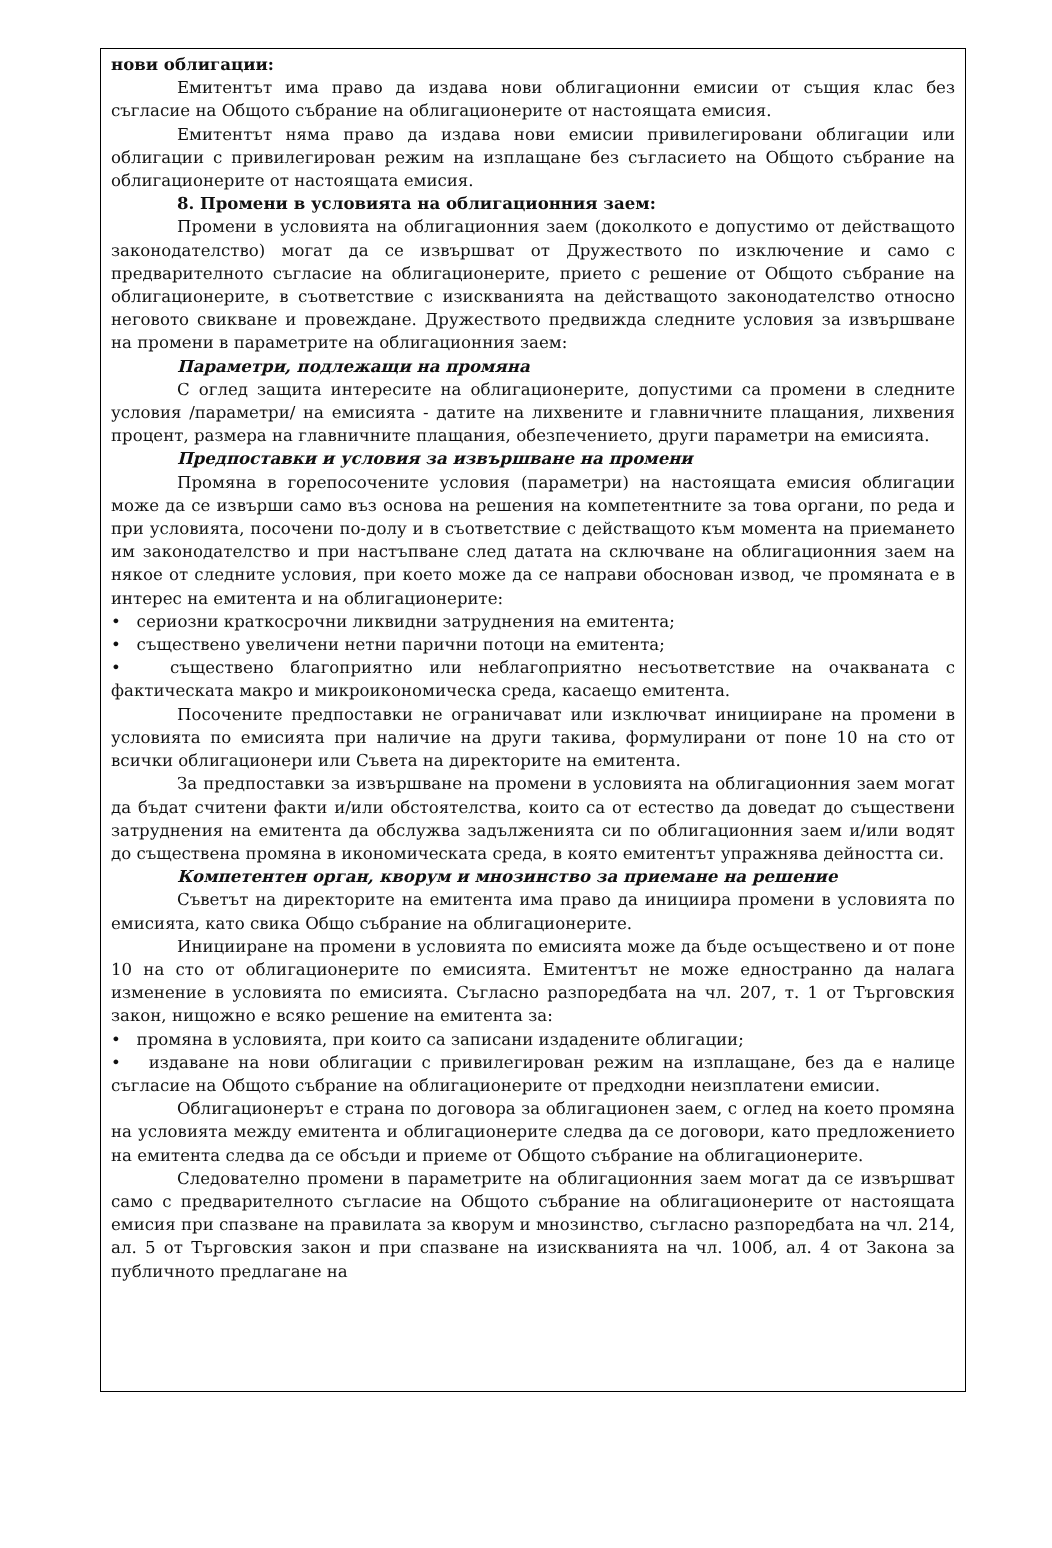нови облигации:
Емитентът има право да издава нови облигационни емисии от същия клас без съгласие на Общото събрание на облигационерите от настоящата емисия.
Емитентът няма право да издава нови емисии привилегировани облигации или облигации с привилегирован режим на изплащане без съгласието на Общото събрание на облигационерите от настоящата емисия.
8. Промени в условията на облигационния заем:
Промени в условията на облигационния заем (доколкото е допустимо от действащото законодателство) могат да се извършват от Дружеството по изключение и само с предварителното съгласие на облигационерите, прието с решение от Общото събрание на облигационерите, в съответствие с изискванията на действащото законодателство относно неговото свикване и провеждане. Дружеството предвижда следните условия за извършване на промени в параметрите на облигационния заем:
Параметри, подлежащи на промяна
С оглед защита интересите на облигационерите, допустими са промени в следните условия /параметри/ на емисията - датите на лихвените и главничните плащания, лихвения процент, размера на главничните плащания, обезпечението, други параметри на емисията.
Предпоставки и условия за извършване на промени
Промяна в горепосочените условия (параметри) на настоящата емисия облигации може да се извърши само въз основа на решения на компетентните за това органи, по реда и при условията, посочени по-долу и в съответствие с действащото към момента на приемането им законодателство и при настъпване след датата на сключване на облигационния заем на някое от следните условия, при което може да се направи обоснован извод, че промяната е в интерес на емитента и на облигационерите:
• сериозни краткосрочни ликвидни затруднения на емитента;
• съществено увеличени нетни парични потоци на емитента;
• съществено благоприятно или неблагоприятно несъответствие на очакваната с фактическата макро и микроикономическа среда, касаещо емитента.
Посочените предпоставки не ограничават или изключват иницииране на промени в условията по емисията при наличие на други такива, формулирани от поне 10 на сто от всички облигационери или Съвета на директорите на емитента.
За предпоставки за извършване на промени в условията на облигационния заем могат да бъдат считени факти и/или обстоятелства, които са от естество да доведат до съществени затруднения на емитента да обслужва задълженията си по облигационния заем и/или водят до съществена промяна в икономическата среда, в която емитентът упражнява дейността си.
Компетентен орган, кворум и мнозинство за приемане на решение
Съветът на директорите на емитента има право да инициира промени в условията по емисията, като свика Общо събрание на облигационерите.
Иницииране на промени в условията по емисията може да бъде осъществено и от поне 10 на сто от облигационерите по емисията. Емитентът не може едностранно да налага изменение в условията по емисията. Съгласно разпоредбата на чл. 207, т. 1 от Търговския закон, нищожно е всяко решение на емитента за:
• промяна в условията, при които са записани издадените облигации;
• издаване на нови облигации с привилегирован режим на изплащане, без да е налице съгласие на Общото събрание на облигационерите от предходни неизплатени емисии.
Облигационерът е страна по договора за облигационен заем, с оглед на което промяна на условията между емитента и облигационерите следва да се договори, като предложението на емитента следва да се обсъди и приеме от Общото събрание на облигационерите.
Следователно промени в параметрите на облигационния заем могат да се извършват само с предварителното съгласие на Общото събрание на облигационерите от настоящата емисия при спазване на правилата за кворум и мнозинство, съгласно разпоредбата на чл. 214, ал. 5 от Търговския закон и при спазване на изискванията на чл. 100б, ал. 4 от Закона за публичното предлагане на